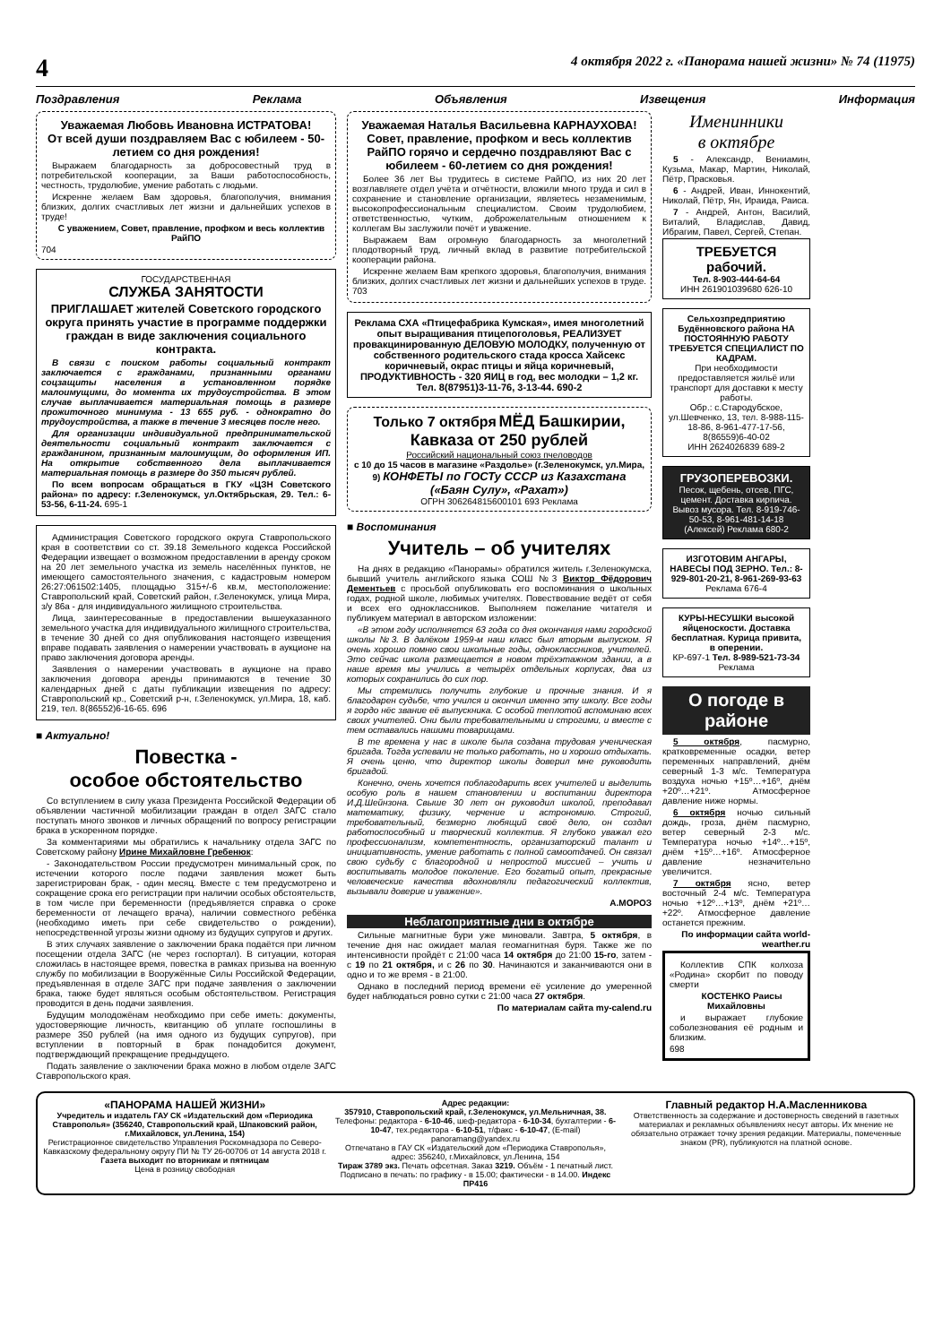4 4 октября 2022 г. «Панорама нашей жизни» № 74 (11975)
Поздравления Реклама Объявления Извещения Информация
Уважаемая Любовь Ивановна ИСТРАТОВА!
От всей души поздравляем Вас с юбилеем - 50-летием со дня рождения!
Выражаем благодарность за добросовестный труд в потребительской кооперации, за Ваши работоспособность, честность, трудолюбие, умение работать с людьми.
Искренне желаем Вам здоровья, благополучия, внимания близких, долгих счастливых лет жизни и дальнейших успехов в труде!
С уважением, Совет, правление, профком и весь коллектив РайПО
704
ГОСУДАРСТВЕННАЯ
СЛУЖБА ЗАНЯТОСТИ
ПРИГЛАШАЕТ жителей Советского городского округа принять участие в программе поддержки граждан в виде заключения социального контракта.
В связи с поиском работы социальный контракт заключается с гражданами, признанными органами соцзащиты населения в установленном порядке малоимущими, до момента их трудоустройства. В этом случае выплачивается материальная помощь в размере прожиточного минимума - 13 655 руб. - однократно до трудоустройства, а также в течение 3 месяцев после него.
Для организации индивидуальной предпринимательской деятельности социальный контракт заключается с гражданином, признанным малоимущим, до оформления ИП. На открытие собственного дела выплачивается материальная помощь в размере до 350 тысяч рублей.
По всем вопросам обращаться в ГКУ «ЦЗН Советского района» по адресу: г.Зеленокумск, ул.Октябрьская, 29. Тел.: 6-53-56, 6-11-24. 695-1
Администрация Советского городского округа Ставропольского края в соответствии со ст. 39.18 Земельного кодекса Российской Федерации извещает о возможном предоставлении в аренду сроком на 20 лет земельного участка из земель населённых пунктов, не имеющего самостоятельного значения, с кадастровым номером 26:27:061502:1405, площадью 315+/-6 кв.м, местоположение: Ставропольский край, Советский район, г.Зеленокумск, улица Мира, з/у 86а - для индивидуального жилищного строительства.
Лица, заинтересованные в предоставлении вышеуказанного земельного участка для индивидуального жилищного строительства, в течение 30 дней со дня опубликования настоящего извещения вправе подавать заявления о намерении участвовать в аукционе на право заключения договора аренды.
Заявления о намерении участвовать в аукционе на право заключения договора аренды принимаются в течение 30 календарных дней с даты публикации извещения по адресу: Ставропольский кр., Советский р-н, г.Зеленокумск, ул.Мира, 18, каб. 219, тел. 8(86552)6-16-65. 696
■ Актуально!
Повестка -
особое обстоятельство
Со вступлением в силу указа Президента Российской Федерации об объявлении частичной мобилизации граждан в отдел ЗАГС стало поступать много звонков и личных обращений по вопросу регистрации брака в ускоренном порядке.
За комментариями мы обратились к начальнику отдела ЗАГС по Советскому району Ирине Михайловне Гребенюк:
- Законодательством России предусмотрен минимальный срок, по истечении которого после подачи заявления может быть зарегистрирован брак, - один месяц. Вместе с тем предусмотрено и сокращение срока его регистрации при наличии особых обстоятельств, в том числе при беременности (предъявляется справка о сроке беременности от лечащего врача), наличии совместного ребёнка (необходимо иметь при себе свидетельство о рождении), непосредственной угрозы жизни одному из будущих супругов и других.
В этих случаях заявление о заключении брака подаётся при личном посещении отдела ЗАГС (не через госпортал). В ситуации, которая сложилась в настоящее время, повестка в рамках призыва на военную службу по мобилизации в Вооружённые Силы Российской Федерации, предъявленная в отделе ЗАГС при подаче заявления о заключении брака, также будет являться особым обстоятельством. Регистрация проводится в день подачи заявления.
Будущим молодожёнам необходимо при себе иметь: документы, удостоверяющие личность, квитанцию об уплате госпошлины в размере 350 рублей (на имя одного из будущих супругов), при вступлении в повторный в брак понадобится документ, подтверждающий прекращение предыдущего.
Подать заявление о заключении брака можно в любом отделе ЗАГС Ставропольского края.
Уважаемая Наталья Васильевна КАРНАУХОВА!
Совет, правление, профком и весь коллектив РайПО горячо и сердечно поздравляют Вас с юбилеем - 60-летием со дня рождения!
Более 36 лет Вы трудитесь в системе РайПО, из них 20 лет возглавляете отдел учёта и отчётности, вложили много труда и сил в сохранение и становление организации, являетесь незаменимым, высокопрофессиональным специалистом. Своим трудолюбием, ответственностью, чутким, доброжелательным отношением к коллегам Вы заслужили почёт и уважение.
Выражаем Вам огромную благодарность за многолетний плодотворный труд, личный вклад в развитие потребительской кооперации района.
Искренне желаем Вам крепкого здоровья, благополучия, внимания близких, долгих счастливых лет жизни и дальнейших успехов в труде. 703
Реклама СХА «Птицефабрика Кумская», имея многолетний опыт выращивания птицепоголовья, РЕАЛИЗУЕТ провакцинированную ДЕЛОВУЮ МОЛОДКУ, полученную от собственного родительского стада кросса Хайсекс коричневый, окрас птицы и яйца коричневый, ПРОДУКТИВНОСТЬ - 320 ЯИЦ в год, вес молодки – 1,2 кг. Тел. 8(87951)3-11-76, 3-13-44. 690-2
Только 7 октября МЁД Башкирии, Кавказа от 250 рублей
Российский национальный союз пчеловодов
с 10 до 15 часов в магазине «Раздолье» (г.Зеленокумск, ул.Мира, 9) КОНФЕТЫ по ГОСТу СССР из Казахстана («Баян Сулу», «Рахат»)
ОГРН 306264815600101 693 Реклама
■ Воспоминания
Учитель – об учителях
На днях в редакцию «Панорамы» обратился житель г.Зеленокумска, бывший учитель английского языка СОШ №3 Виктор Фёдорович Дементьев с просьбой опубликовать его воспоминания о школьных годах, родной школе, любимых учителях. Повествование ведёт от себя и всех его одноклассников. Выполняем пожелание читателя и публикуем материал в авторском изложении:
«В этом году исполняется 63 года со дня окончания нами городской школы №3. В далёком 1959-м наш класс был вторым выпуском. Я очень хорошо помню свои школьные годы, одноклассников, учителей. Это сейчас школа размещается в новом трёхэтажном здании, а в наше время мы учились в четырёх отдельных корпусах, два из которых сохранились до сих пор.
Мы стремились получить глубокие и прочные знания. И я благодарен судьбе, что учился и окончил именно эту школу. Все годы я гордо нёс звание её выпускника. С особой теплотой вспоминаю всех своих учителей. Они были требовательными и строгими, и вместе с тем оставались нашими товарищами.
В те времена у нас в школе была создана трудовая ученическая бригада. Тогда успевали не только работать, но и хорошо отдыхать. Я очень ценю, что директор школы доверил мне руководить бригадой.
Конечно, очень хочется поблагодарить всех учителей и выделить особую роль в нашем становлении и воспитании директора И.Д.Шейнзона. Свыше 30 лет он руководил школой, преподавал математику, физику, черчение и астрономию. Строгий, требовательный, безмерно любящий своё дело, он создал работоспособный и творческий коллектив. Я глубоко уважал его профессионализм, компетентность, организаторский талант и инициативность, умение работать с полной самоотдачей. Он связал свою судьбу с благородной и непростой миссией – учить и воспитывать молодое поколение. Его богатый опыт, прекрасные человеческие качества вдохновляли педагогический коллектив, вызывали доверие и уважение».
А.МОРОЗ
Неблагоприятные дни в октябре
Сильные магнитные бури уже миновали. Завтра, 5 октября, в течение дня нас ожидает малая геомагнитная буря. Также же по интенсивности пройдёт с 21:00 часа 14 октября до 21:00 15-го, затем - с 19 по 21 октября, и с 26 по 30. Начинаются и заканчиваются они в одно и то же время - в 21:00.
Однако в последний период времени её усиление до умеренной будет наблюдаться ровно сутки с 21:00 часа 27 октября.
По материалам сайта my-calend.ru
Именинники
в октябре
5 - Александр, Вениамин, Кузьма, Макар, Мартин, Николай, Пётр, Прасковья.
6 - Андрей, Иван, Иннокентий, Николай, Пётр, Ян, Ираида, Раиса.
7 - Андрей, Антон, Василий, Виталий, Владислав, Давид, Ибрагим, Павел, Сергей, Степан.
ТРЕБУЕТСЯ рабочий.
Тел. 8-903-444-64-64
ИНН 261901039680 626-10
Сельхозпредприятию Будённовского района НА ПОСТОЯННУЮ РАБОТУ ТРЕБУЕТСЯ СПЕЦИАЛИСТ ПО КАДРАМ.
При необходимости предоставляется жильё или транспорт для доставки к месту работы.
Обр.: с.Стародубское, ул.Шевченко, 13, тел. 8-988-115-18-86, 8-961-477-17-56, 8(86559)6-40-02
ИНН 2624026839 689-2
ГРУЗОПЕРЕВОЗКИ.
Песок, щебень, отсев, ПГС, цемент. Доставка кирпича. Вывоз мусора. Тел. 8-919-746-50-53, 8-961-481-14-18 (Алексей) Реклама 680-2
ИЗГОТОВИМ АНГАРЫ, НАВЕСЫ ПОД ЗЕРНО. Тел.: 8-929-801-20-21, 8-961-269-93-63 Реклама 676-4
КУРЫ-НЕСУШКИ высокой яйценоскости. Доставка бесплатная. Курица привита, в оперении.
КР-697-1 Тел. 8-989-521-73-34 Реклама
О погоде в районе
5 октября, пасмурно, кратковременные осадки, ветер переменных направлений, днём северный 1-3 м/с. Температура воздуха ночью +15º…+16º, днём +20º…+21º. Атмосферное давление ниже нормы.
6 октября ночью сильный дождь, гроза, днём пасмурно, ветер северный 2-3 м/с. Температура ночью +14º…+15º, днём +15º…+16º. Атмосферное давление незначительно увеличится.
7 октября ясно, ветер восточный 2-4 м/с. Температура ночью +12º…+13º, днём +21º…+22º. Атмосферное давление останется прежним.
По информации сайта world-wearther.ru
Коллектив СПК колхоза «Родина» скорбит по поводу смерти
КОСТЕНКО Раисы Михайловны
и выражает глубокие соболезнования её родным и близким.
698
«ПАНОРАМА НАШЕЙ ЖИЗНИ»
Учредитель и издатель ГАУ СК «Издательский дом «Периодика Ставрополья» (356240, Ставропольский край, Шпаковский район, г.Михайловск, ул.Ленина, 154)
Регистрационное свидетельство Управления Роскомнадзора по Северо-Кавказскому федеральному округу ПИ № ТУ 26-00706 от 14 августа 2018 г.
Газета выходит по вторникам и пятницам
Цена в розницу свободная
Адрес редакции:
357910, Ставропольский край, г.Зеленокумск, ул.Мельничная, 38.
Телефоны: редактора - 6-10-46, шеф-редактора - 6-10-34, бухгалтерии - 6-10-47, тех.редактора - 6-10-51, т/факс - 6-10-47, (E-mail) panoramang@yandex.ru
Отпечатано в ГАУ СК «Издательский дом «Периодика Ставрополья», адрес: 356240, г.Михайловск, ул.Ленина, 154
Тираж 3789 экз. Печать офсетная. Заказ 3219. Объём - 1 печатный лист.
Подписано в печать: по графику - в 15.00; фактически - в 14.00. Индекс ПР416
Главный редактор Н.А.Масленникова
Ответственность за содержание и достоверность сведений в газетных материалах и рекламных объявлениях несут авторы. Их мнение не обязательно отражает точку зрения редакции. Материалы, помеченные знаком (PR), публикуются на платной основе.